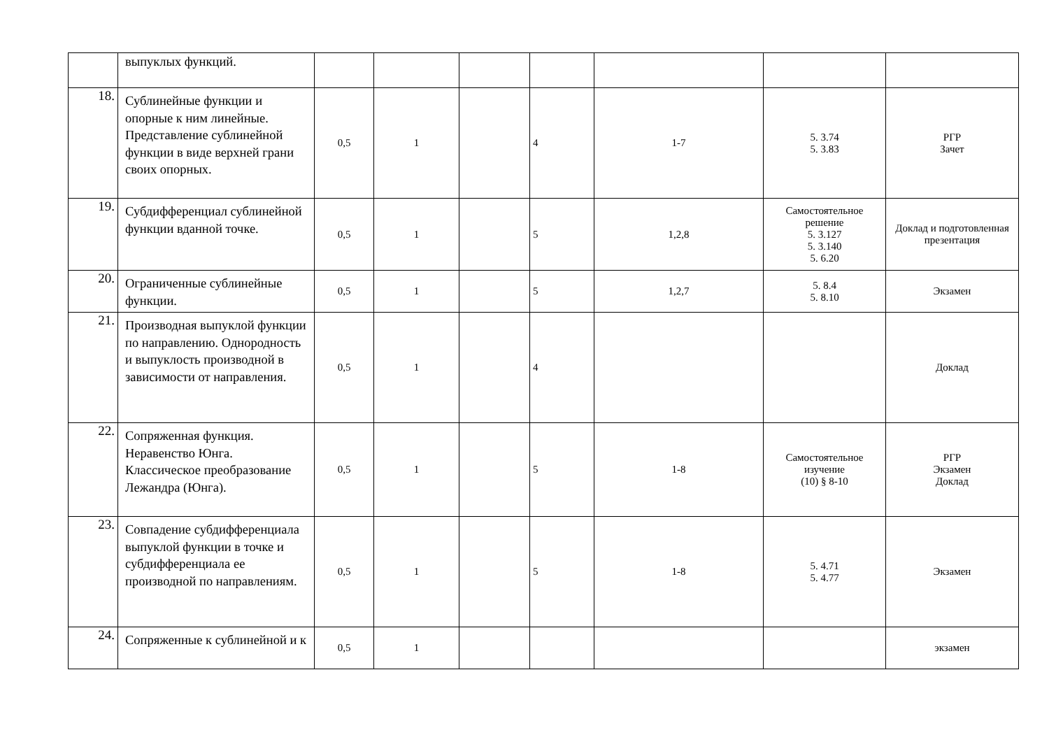| | выпуклых функций. | | | | | | | |
| 18. | Сублинейные функции и опорные к ним линейные. Представление сублинейной функции в виде верхней грани своих опорных. | 0,5 | 1 | | 4 | 1-7 | 5. 3.74 5. 3.83 | РГР Зачет |
| 19. | Субдифференциал сублинейной функции вданной точке. | 0,5 | 1 | | 5 | 1,2,8 | Самостоятельное решение 5. 3.127 5. 3.140 5. 6.20 | Доклад и подготовленная презентация |
| 20. | Ограниченные сублинейные функции. | 0,5 | 1 | | 5 | 1,2,7 | 5. 8.4 5. 8.10 | Экзамен |
| 21. | Производная выпуклой функции по направлению. Однородность и выпуклость производной в зависимости от направления. | 0,5 | 1 | | 4 | | | Доклад |
| 22. | Сопряженная функция. Неравенство Юнга. Классическое преобразование Лежандра (Юнга). | 0,5 | 1 | | 5 | 1-8 | Самостоятельное изучение (10) § 8-10 | РГР Экзамен Доклад |
| 23. | Совпадение субдифференциала выпуклой функции в точке и субдифференциала ее производной по направлениям. | 0,5 | 1 | | 5 | 1-8 | 5. 4.71 5. 4.77 | Экзамен |
| 24. | Сопряженные к сублинейной и к | 0,5 | 1 | | | | | экзамен |